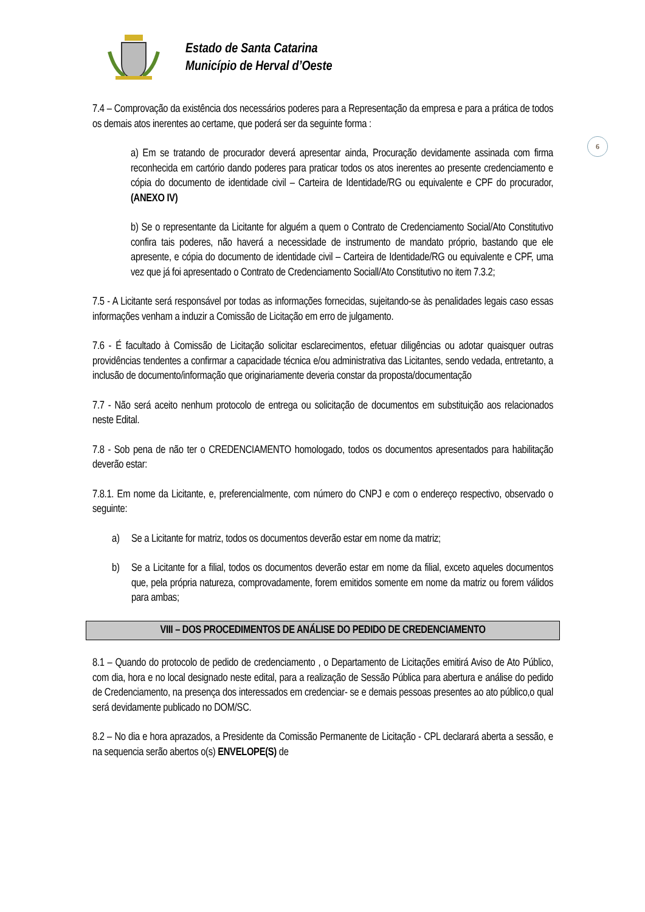Estado de Santa Catarina
Município de Herval d’Oeste
6
7.4 – Comprovação da existência dos necessários poderes para a Representação da empresa e para a prática de todos os demais atos inerentes ao certame, que poderá ser da seguinte forma :
a) Em se tratando de procurador deverá apresentar ainda, Procuração devidamente assinada com firma reconhecida em cartório dando poderes para praticar todos os atos inerentes ao presente credenciamento e cópia do documento de identidade civil – Carteira de Identidade/RG ou equivalente e CPF do procurador, (ANEXO IV)
b) Se o representante da Licitante for alguém a quem o Contrato de Credenciamento Social/Ato Constitutivo confira tais poderes, não haverá a necessidade de instrumento de mandato próprio, bastando que ele apresente, e cópia do documento de identidade civil – Carteira de Identidade/RG ou equivalente e CPF, uma vez que já foi apresentado o Contrato de Credenciamento Sociall/Ato Constitutivo no item 7.3.2;
7.5 - A Licitante será responsável por todas as informações fornecidas, sujeitando-se às penalidades legais caso essas informações venham a induzir a Comissão de Licitação em erro de julgamento.
7.6 - É facultado à Comissão de Licitação solicitar esclarecimentos, efetuar diligências ou adotar quaisquer outras providências tendentes a confirmar a capacidade técnica e/ou administrativa das Licitantes, sendo vedada, entretanto, a inclusão de documento/informação que originariamente deveria constar da proposta/documentação
7.7 - Não será aceito nenhum protocolo de entrega ou solicitação de documentos em substituição aos relacionados neste Edital.
7.8 - Sob pena de não ter o CREDENCIAMENTO homologado, todos os documentos apresentados para habilitação deverão estar:
7.8.1. Em nome da Licitante, e, preferencialmente, com número do CNPJ e com o endereço respectivo, observado o seguinte:
a) Se a Licitante for matriz, todos os documentos deverão estar em nome da matriz;
b) Se a Licitante for a filial, todos os documentos deverão estar em nome da filial, exceto aqueles documentos que, pela própria natureza, comprovadamente, forem emitidos somente em nome da matriz ou forem válidos para ambas;
VIII – DOS PROCEDIMENTOS DE ANÁLISE DO PEDIDO DE CREDENCIAMENTO
8.1 – Quando do protocolo de pedido de credenciamento , o Departamento de Licitações emitirá Aviso de Ato Público, com dia, hora e no local designado neste edital, para a realização de Sessão Pública para abertura e análise do pedido de Credenciamento, na presença dos interessados em credenciar- se e demais pessoas presentes ao ato público,o qual será devidamente publicado no DOM/SC.
8.2 – No dia e hora aprazados, a Presidente da Comissão Permanente de Licitação - CPL declarará aberta a sessão, e na sequencia serão abertos o(s) ENVELOPE(S) de